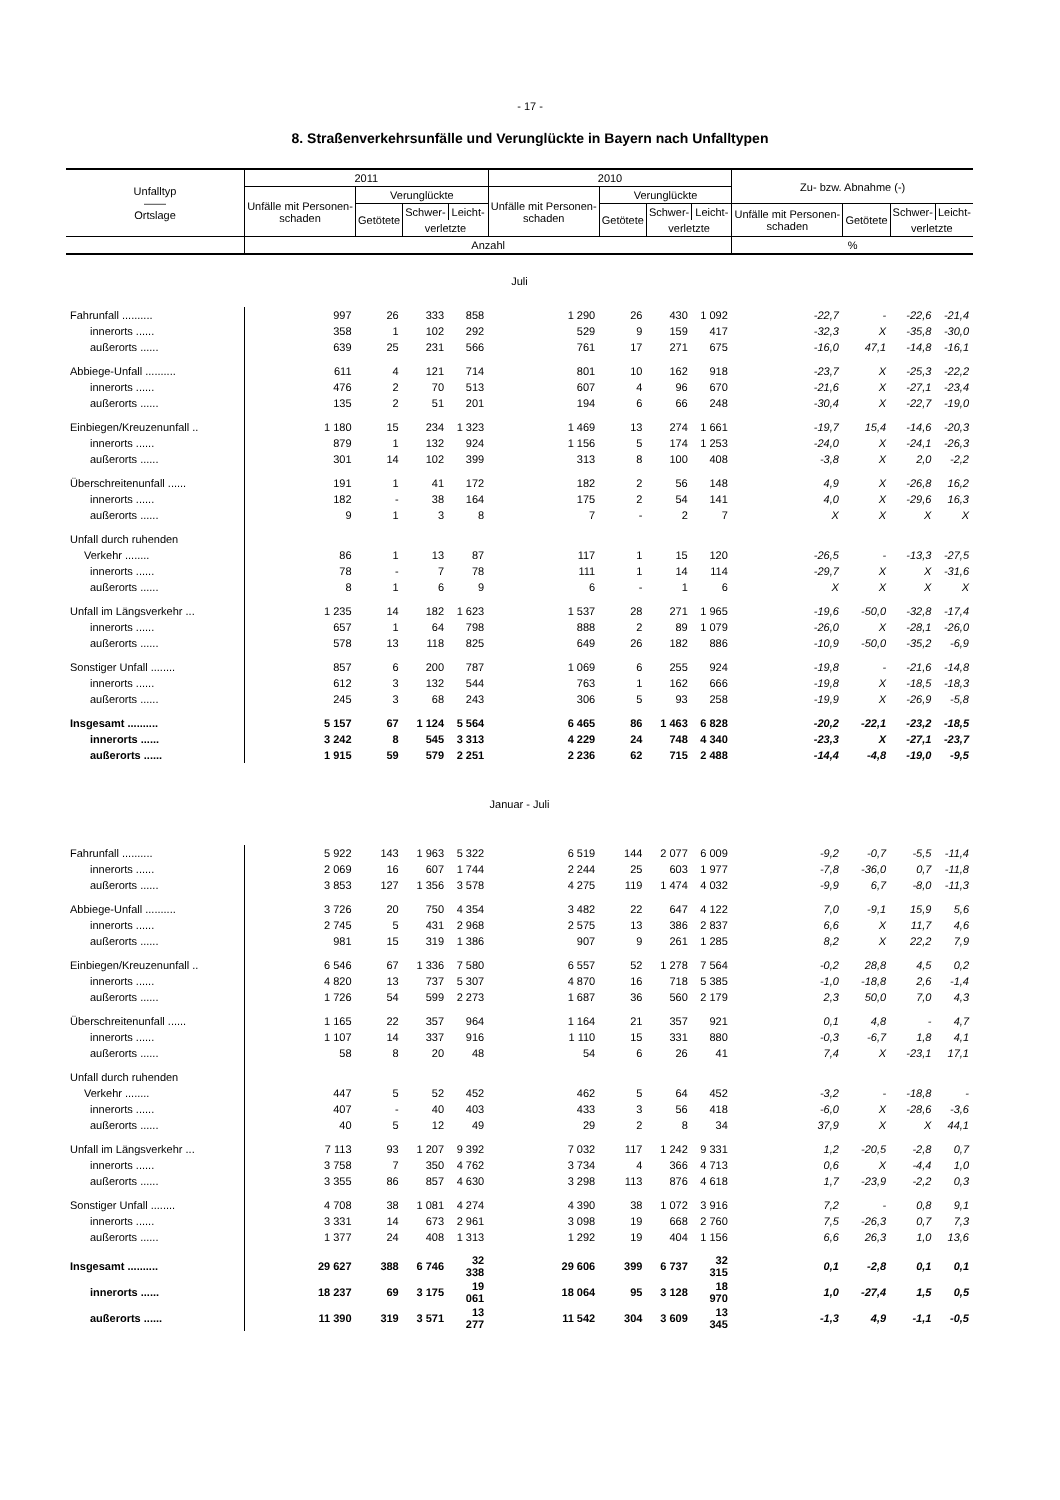- 17 -
8. Straßenverkehrsunfälle und Verunglückte in Bayern nach Unfalltypen
| Unfalltyp —— Ortslage | 2011 | | | | 2010 | | | | Zu- bzw. Abnahme (-) | | | |
| --- | --- | --- | --- | --- | --- | --- | --- | --- | --- | --- | --- | --- |
| | Unfälle mit Personen-schaden | Verunglückte | | | Unfälle mit Personen-schaden | Verunglückte | | | | | | |
| | | Getötete | Schwer- | Leicht- | | Getötete | Schwer- | Leicht- | Unfälle mit Personen-schaden | Getötete | Schwer- | Leicht- |
| | | | verletzte | | | | verletzte | | | | verletzte | |
| | Anzahl | | | | | | | | % | | | |
| Juli | | | | | | | | | | | | |
| Fahrunfall .......... | 997 | 26 | 333 | 858 | 1 290 | 26 | 430 | 1 092 | -22,7 | - | -22,6 | -21,4 |
| innerorts ...... | 358 | 1 | 102 | 292 | 529 | 9 | 159 | 417 | -32,3 | X | -35,8 | -30,0 |
| außerorts ...... | 639 | 25 | 231 | 566 | 761 | 17 | 271 | 675 | -16,0 | 47,1 | -14,8 | -16,1 |
| Abbiege-Unfall .......... | 611 | 4 | 121 | 714 | 801 | 10 | 162 | 918 | -23,7 | X | -25,3 | -22,2 |
| innerorts ...... | 476 | 2 | 70 | 513 | 607 | 4 | 96 | 670 | -21,6 | X | -27,1 | -23,4 |
| außerorts ...... | 135 | 2 | 51 | 201 | 194 | 6 | 66 | 248 | -30,4 | X | -22,7 | -19,0 |
| Einbiegen/Kreuzenunfall .. | 1 180 | 15 | 234 | 1 323 | 1 469 | 13 | 274 | 1 661 | -19,7 | 15,4 | -14,6 | -20,3 |
| innerorts ...... | 879 | 1 | 132 | 924 | 1 156 | 5 | 174 | 1 253 | -24,0 | X | -24,1 | -26,3 |
| außerorts ...... | 301 | 14 | 102 | 399 | 313 | 8 | 100 | 408 | -3,8 | X | 2,0 | -2,2 |
| Überschreitenunfall ...... | 191 | 1 | 41 | 172 | 182 | 2 | 56 | 148 | 4,9 | X | -26,8 | 16,2 |
| innerorts ...... | 182 | - | 38 | 164 | 175 | 2 | 54 | 141 | 4,0 | X | -29,6 | 16,3 |
| außerorts ...... | 9 | 1 | 3 | 8 | 7 | - | 2 | 7 | X | X | X | X |
| Unfall durch ruhenden | | | | | | | | | | | | |
| Verkehr ........ | 86 | 1 | 13 | 87 | 117 | 1 | 15 | 120 | -26,5 | - | -13,3 | -27,5 |
| innerorts ...... | 78 | - | 7 | 78 | 111 | 1 | 14 | 114 | -29,7 | X | X | -31,6 |
| außerorts ...... | 8 | 1 | 6 | 9 | 6 | - | 1 | 6 | X | X | X | X |
| Unfall im Längsverkehr ... | 1 235 | 14 | 182 | 1 623 | 1 537 | 28 | 271 | 1 965 | -19,6 | -50,0 | -32,8 | -17,4 |
| innerorts ...... | 657 | 1 | 64 | 798 | 888 | 2 | 89 | 1 079 | -26,0 | X | -28,1 | -26,0 |
| außerorts ...... | 578 | 13 | 118 | 825 | 649 | 26 | 182 | 886 | -10,9 | -50,0 | -35,2 | -6,9 |
| Sonstiger Unfall ........ | 857 | 6 | 200 | 787 | 1 069 | 6 | 255 | 924 | -19,8 | - | -21,6 | -14,8 |
| innerorts ...... | 612 | 3 | 132 | 544 | 763 | 1 | 162 | 666 | -19,8 | X | -18,5 | -18,3 |
| außerorts ...... | 245 | 3 | 68 | 243 | 306 | 5 | 93 | 258 | -19,9 | X | -26,9 | -5,8 |
| Insgesamt .......... | 5 157 | 67 | 1 124 | 5 564 | 6 465 | 86 | 1 463 | 6 828 | -20,2 | -22,1 | -23,2 | -18,5 |
| innerorts ...... | 3 242 | 8 | 545 | 3 313 | 4 229 | 24 | 748 | 4 340 | -23,3 | X | -27,1 | -23,7 |
| außerorts ...... | 1 915 | 59 | 579 | 2 251 | 2 236 | 62 | 715 | 2 488 | -14,4 | -4,8 | -19,0 | -9,5 |
| Januar - Juli | | | | | | | | | | | | |
| Fahrunfall .......... | 5 922 | 143 | 1 963 | 5 322 | 6 519 | 144 | 2 077 | 6 009 | -9,2 | -0,7 | -5,5 | -11,4 |
| innerorts ...... | 2 069 | 16 | 607 | 1 744 | 2 244 | 25 | 603 | 1 977 | -7,8 | -36,0 | 0,7 | -11,8 |
| außerorts ...... | 3 853 | 127 | 1 356 | 3 578 | 4 275 | 119 | 1 474 | 4 032 | -9,9 | 6,7 | -8,0 | -11,3 |
| Abbiege-Unfall .......... | 3 726 | 20 | 750 | 4 354 | 3 482 | 22 | 647 | 4 122 | 7,0 | -9,1 | 15,9 | 5,6 |
| innerorts ...... | 2 745 | 5 | 431 | 2 968 | 2 575 | 13 | 386 | 2 837 | 6,6 | X | 11,7 | 4,6 |
| außerorts ...... | 981 | 15 | 319 | 1 386 | 907 | 9 | 261 | 1 285 | 8,2 | X | 22,2 | 7,9 |
| Einbiegen/Kreuzenunfall .. | 6 546 | 67 | 1 336 | 7 580 | 6 557 | 52 | 1 278 | 7 564 | -0,2 | 28,8 | 4,5 | 0,2 |
| innerorts ...... | 4 820 | 13 | 737 | 5 307 | 4 870 | 16 | 718 | 5 385 | -1,0 | -18,8 | 2,6 | -1,4 |
| außerorts ...... | 1 726 | 54 | 599 | 2 273 | 1 687 | 36 | 560 | 2 179 | 2,3 | 50,0 | 7,0 | 4,3 |
| Überschreitenunfall ...... | 1 165 | 22 | 357 | 964 | 1 164 | 21 | 357 | 921 | 0,1 | 4,8 | - | 4,7 |
| innerorts ...... | 1 107 | 14 | 337 | 916 | 1 110 | 15 | 331 | 880 | -0,3 | -6,7 | 1,8 | 4,1 |
| außerorts ...... | 58 | 8 | 20 | 48 | 54 | 6 | 26 | 41 | 7,4 | X | -23,1 | 17,1 |
| Unfall durch ruhenden | | | | | | | | | | | | |
| Verkehr ........ | 447 | 5 | 52 | 452 | 462 | 5 | 64 | 452 | -3,2 | - | -18,8 | - |
| innerorts ...... | 407 | - | 40 | 403 | 433 | 3 | 56 | 418 | -6,0 | X | -28,6 | -3,6 |
| außerorts ...... | 40 | 5 | 12 | 49 | 29 | 2 | 8 | 34 | 37,9 | X | X | 44,1 |
| Unfall im Längsverkehr ... | 7 113 | 93 | 1 207 | 9 392 | 7 032 | 117 | 1 242 | 9 331 | 1,2 | -20,5 | -2,8 | 0,7 |
| innerorts ...... | 3 758 | 7 | 350 | 4 762 | 3 734 | 4 | 366 | 4 713 | 0,6 | X | -4,4 | 1,0 |
| außerorts ...... | 3 355 | 86 | 857 | 4 630 | 3 298 | 113 | 876 | 4 618 | 1,7 | -23,9 | -2,2 | 0,3 |
| Sonstiger Unfall ........ | 4 708 | 38 | 1 081 | 4 274 | 4 390 | 38 | 1 072 | 3 916 | 7,2 | - | 0,8 | 9,1 |
| innerorts ...... | 3 331 | 14 | 673 | 2 961 | 3 098 | 19 | 668 | 2 760 | 7,5 | -26,3 | 0,7 | 7,3 |
| außerorts ...... | 1 377 | 24 | 408 | 1 313 | 1 292 | 19 | 404 | 1 156 | 6,6 | 26,3 | 1,0 | 13,6 |
| Insgesamt .......... | 29 627 | 388 | 6 746 | 32 338 | 29 606 | 399 | 6 737 | 32 315 | 0,1 | -2,8 | 0,1 | 0,1 |
| innerorts ...... | 18 237 | 69 | 3 175 | 19 061 | 18 064 | 95 | 3 128 | 18 970 | 1,0 | -27,4 | 1,5 | 0,5 |
| außerorts ...... | 11 390 | 319 | 3 571 | 13 277 | 11 542 | 304 | 3 609 | 13 345 | -1,3 | 4,9 | -1,1 | -0,5 |